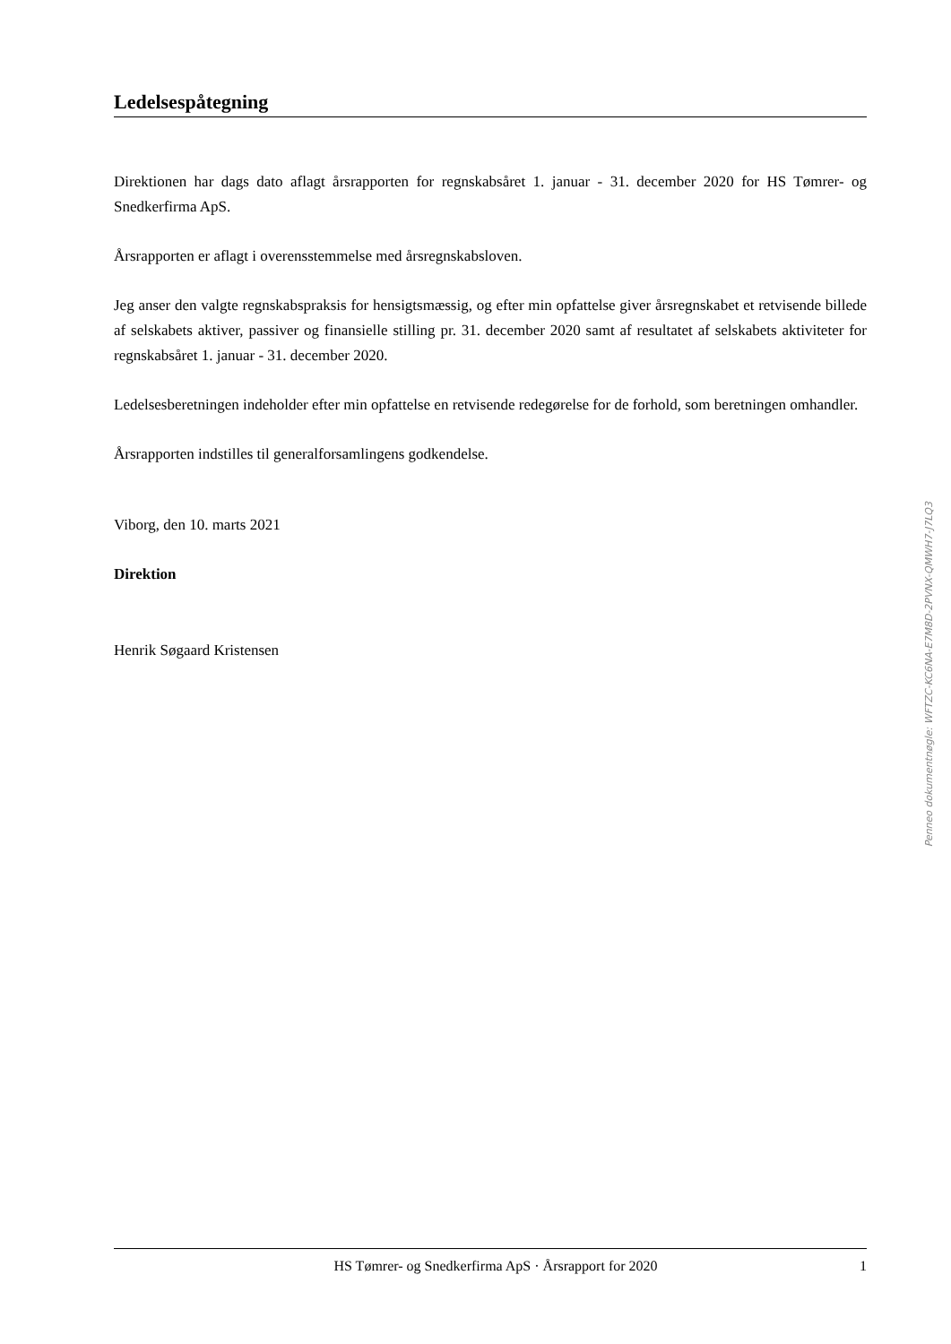Ledelsespåtegning
Direktionen har dags dato aflagt årsrapporten for regnskabsåret 1. januar - 31. december 2020 for HS Tømrer- og Snedkerfirma ApS.
Årsrapporten er aflagt i overensstemmelse med årsregnskabsloven.
Jeg anser den valgte regnskabspraksis for hensigtsmæssig, og efter min opfattelse giver årsregnskabet et retvisende billede af selskabets aktiver, passiver og finansielle stilling pr. 31. december 2020 samt af resultatet af selskabets aktiviteter for regnskabsåret 1. januar - 31. december 2020.
Ledelsesberetningen indeholder efter min opfattelse en retvisende redegørelse for de forhold, som beretningen omhandler.
Årsrapporten indstilles til generalforsamlingens godkendelse.
Viborg, den 10. marts 2021
Direktion
Henrik Søgaard Kristensen
Penneo dokumentnøgle: WFTZC-KC6NA-E7M8D-2PVNX-QMWH7-J7LQ3
HS Tømrer- og Snedkerfirma ApS · Årsrapport for 2020 1